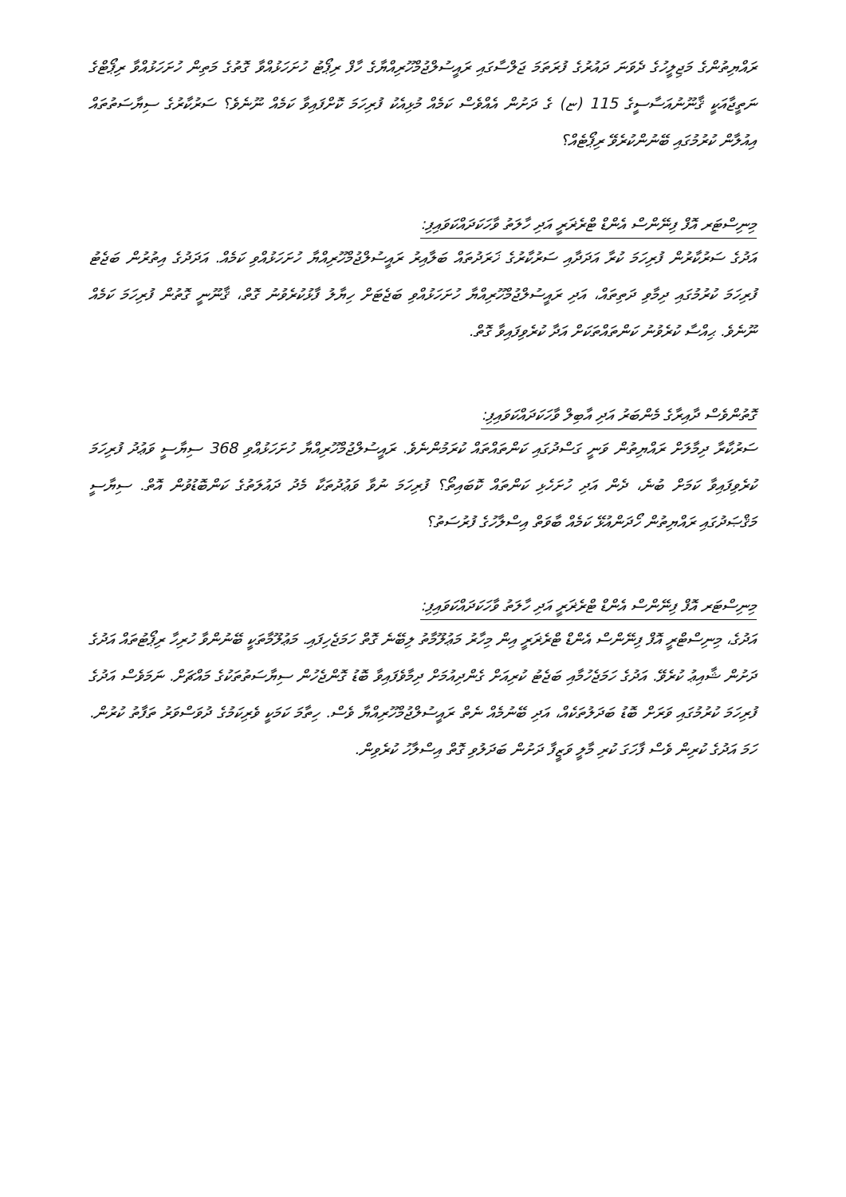ރައްޔިތުންގެ މަޖިލީހުގެ ދެވަނަ ދައުރުގެ ފުރަތަމަ ޖަލްސާގައި ރައީސުލްޖުމްހޫރިއްޔާގެ ހާފް ރިޕޯޓު ހުށަހަޅުއްވާ ގޮތުގެ މަތިން ހުށަހަޅުއްވާ ރިޕޯޓްގެ ނަތީޖާއަކީ ޤާނޫނުއަސާސީގެ 115 (ޏ) ގެ ދަށުން އެއްވެސް ކަމެއް މުޅިއެކު ފުރިހަމަ ކޮށްފައިވާ ކަމެއް ނޫނެވެ؟ ސަރުކާރުގެ ސިޔާސަތުތައް އިއުލާން ކުރުމުގައި ބޭނުންކުރެވޭ ރިޕޯޓެއް؟
މިނިސްޓަރ އޮފް ފިނޭންސް އެންޑް ޓްރެޜަރީ އަދި ހާލަތު ވާހަކަދައްކަވައިފި:
އަދުގެ ސަރުކާރުން ފުރިހަމަ ކުރާ އަދަދާއި ސަރުކާރުގެ ޚަރަދުތައް ބަލާއިރު ރައީސުލްޖުމްހޫރިއްޔާ ހުށަހަޅުއްވި ކަމެއް. އަދަދުގެ އިތުރުން ބަޖެޓު ފުރިހަމަ ކުރުމުގައި ދިމާވި ދަތިތައް، އަދި ރައީސުލްޖުމްހޫރިއްޔާ ހުށަހަޅުއްވި ބަޖެޓަށް ހިޔާލު ފާޅުކުރެވުނު ގޮތް، ޤާނޫނީ ގޮތުން ފުރިހަމަ ކަމެއް ނޫނެވެ. ޙިއްސާ ކުރެވުނު ކަންތައްތަކަށް އަދާ ކުރެވިފައިވާ ގޮތް.
ގޮތުންވެސް ދާއިރާގެ މެންބަރު އަދި އާބިލް ވާހަކަދައްކަވައިފި:
ސަރުކާރާ ދިމާލަށް ރައްޔިތުން ވަނީ ގަސްދުގައި ކަންތައްތައް ކުރަމުންނެވެ. ރައީސުލްޖުމްހޫރިއްޔާ ހުށަހަޅުއްވި 368 ސިޔާސީ ވަޢުދު ފުރިހަމަ ކުރެވިފައިވާ ކަމަށް ބުނެ، ދެން އަދި ހުށަހެޅި ކަންތައް ކޮބައިތޯ؟ ފުރިހަމަ ނުވާ ވަޢުދުތަކާ މެދު ދައުލަތުގެ ކަންބޮޑުވުން އޮތް. ސިޔާސީ މަޤްޞަދުގައި ރައްޔިތުން ހޯދަންއުޅޭ ކަމެއް ބާވަތް އިސްލާހުގެ ފުރުސަތު؟
މިނިސްޓަރ އޮފް ފިނޭންސް އެންޑް ޓްރެޜަރީ އަދި ހާލަތު ވާހަކަދައްކަވައިފި:
އަދުގެ، މިނިސްޓްރީ އޮފް ފިނޭންސް އެންޑް ޓްރެޜަރީ އިން މިހާރު މަޢުލޫމާތު ލިބޭނެ ގޮތް ހަމަޖެހިފައި. މަޢުލޫމާތަކީ ބޭނުންވާ ހުރިހާ ރިޕޯޓުތައް އަދުގެ ދަށުން ޝާއިޢު ކުރެވޭ. އަދުގެ ހަމަޖެހުމާއި ބަޖެޓު ކުރިއަށް ގެންދިއުމަށް ދިމާވެފައިވާ ބޮޑު ގޮންޖެހުން ސިޔާސަތުތަކުގެ މައްޗަށް. ނަމަވެސް އަދުގެ ފުރިހަމަ ކުރުމުގައި ވަރަށް ބޮޑު ބަދަލުތަކެއް، އަދި ބޭނުމެއް ނެތް ރައީސުލްޖުމްހޫރިއްޔާ ވެސް. ހިތާމަ ކަމަކީ ވެރިކަމުގެ ދުވަސްވަރު ތަފާތު ކުރުން. ހަމަ އަދުގެ ކުރިން ވެސް ފާހަގަ ކުރި މާލީ ވަޒީފާ ދަށުން ބަދަލުވި ގޮތް އިސްލާހު ކުރެވިން.